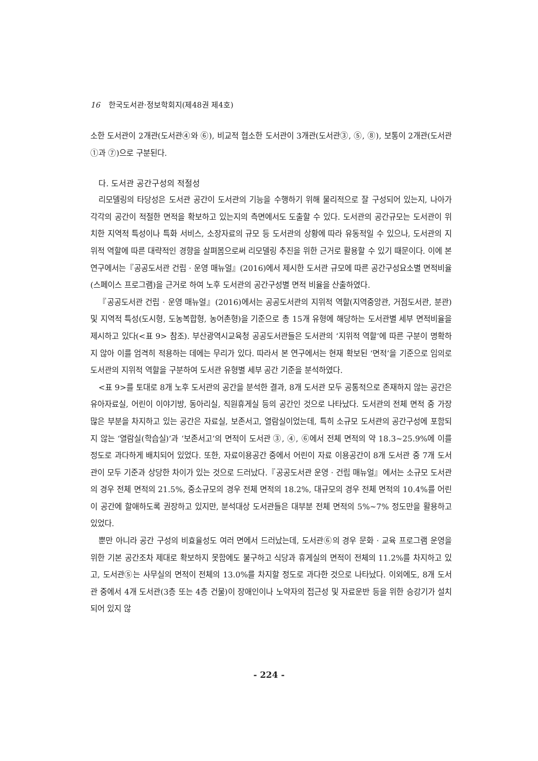16 한국도서관·정보학회지(제48권 제4호)
소한 도서관이 2개관(도서관④와 ⑥), 비교적 협소한 도서관이 3개관(도서관③, ⑤, ⑧), 보통이 2개관(도서관 ①과 ⑦)으로 구분된다.
다. 도서관 공간구성의 적절성
리모델링의 타당성은 도서관 공간이 도서관의 기능을 수행하기 위해 물리적으로 잘 구성되어 있는지, 나아가 각각의 공간이 적절한 면적을 확보하고 있는지의 측면에서도 도출할 수 있다. 도서관의 공간규모는 도서관이 위치한 지역적 특성이나 특화 서비스, 소장자료의 규모 등 도서관의 상황에 따라 유동적일 수 있으나, 도서관의 지위적 역할에 따른 대략적인 경향을 살펴봄으로써 리모델링 추진을 위한 근거로 활용할 수 있기 때문이다. 이에 본 연구에서는『공공도서관 건립 · 운영 매뉴얼』(2016)에서 제시한 도서관 규모에 따른 공간구성요소별 면적비율(스페이스 프로그램)을 근거로 하여 노후 도서관의 공간구성별 면적 비율을 산출하였다.
『공공도서관 건립 · 운영 매뉴얼』(2016)에서는 공공도서관의 지위적 역할(지역중앙관, 거점도서관, 분관) 및 지역적 특성(도시형, 도농복합형, 농어촌형)을 기준으로 총 15개 유형에 해당하는 도서관별 세부 면적비율을 제시하고 있다(<표 9> 참조). 부산광역시교육청 공공도서관들은 도서관의 ‘지위적 역할’에 따른 구분이 명확하지 않아 이를 엄격히 적용하는 데에는 무리가 있다. 따라서 본 연구에서는 현재 확보된 ‘면적’을 기준으로 임의로 도서관의 지위적 역할을 구분하여 도서관 유형별 세부 공간 기준을 분석하였다.
<표 9>를 토대로 8개 노후 도서관의 공간을 분석한 결과, 8개 도서관 모두 공통적으로 존재하지 않는 공간은 유아자료실, 어린이 이야기방, 동아리실, 직원휴게실 등의 공간인 것으로 나타났다. 도서관의 전체 면적 중 가장 많은 부분을 차지하고 있는 공간은 자료실, 보존서고, 열람실이었는데, 특히 소규모 도서관의 공간구성에 포함되지 않는 ‘열람실(학습실)’과 ‘보존서고’의 면적이 도서관 ③, ④, ⑥에서 전체 면적의 약 18.3~25.9%에 이를 정도로 과다하게 배치되어 있었다. 또한, 자료이용공간 중에서 어린이 자료 이용공간이 8개 도서관 중 7개 도서관이 모두 기준과 상당한 차이가 있는 것으로 드러났다.『공공도서관 운영 · 건립 매뉴얼』에서는 소규모 도서관의 경우 전체 면적의 21.5%, 중소규모의 경우 전체 면적의 18.2%, 대규모의 경우 전체 면적의 10.4%를 어린이 공간에 할애하도록 권장하고 있지만, 분석대상 도서관들은 대부분 전체 면적의 5%~7% 정도만을 활용하고 있었다.
뿐만 아니라 공간 구성의 비효율성도 여러 면에서 드러났는데, 도서관⑥의 경우 문화 · 교육 프로그램 운영을 위한 기본 공간조차 제대로 확보하지 못함에도 불구하고 식당과 휴게실의 면적이 전체의 11.2%를 차지하고 있고, 도서관⑤는 사무실의 면적이 전체의 13.0%를 차지할 정도로 과다한 것으로 나타났다. 이외에도, 8개 도서관 중에서 4개 도서관(3층 또는 4층 건물)이 장애인이나 노약자의 접근성 및 자료운반 등을 위한 승강기가 설치되어 있지 않
- 224 -